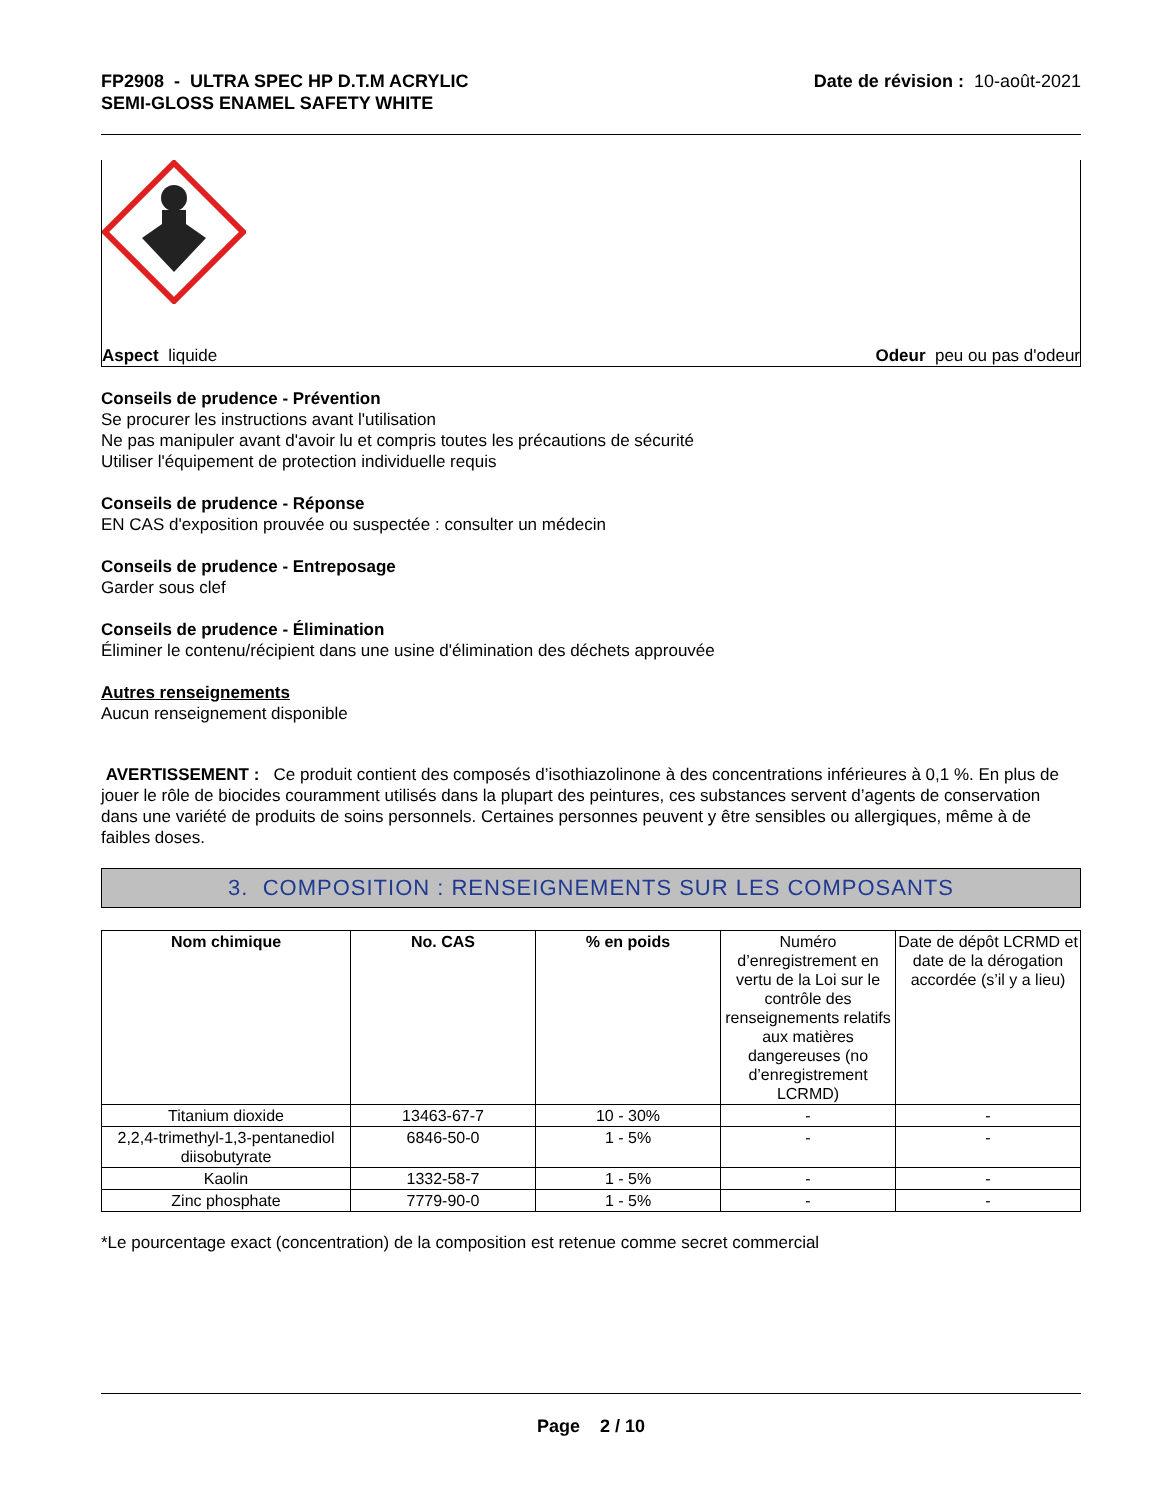FP2908 - ULTRA SPEC HP D.T.M ACRYLIC
SEMI-GLOSS ENAMEL SAFETY WHITE
Date de révision : 10-août-2021
Aspect liquide Odeur peu ou pas d'odeur
Conseils de prudence - Prévention
Se procurer les instructions avant l'utilisation
Ne pas manipuler avant d'avoir lu et compris toutes les précautions de sécurité
Utiliser l'équipement de protection individuelle requis
Conseils de prudence - Réponse
EN CAS d'exposition prouvée ou suspectée : consulter un médecin
Conseils de prudence - Entreposage
Garder sous clef
Conseils de prudence - Élimination
Éliminer le contenu/récipient dans une usine d'élimination des déchets approuvée
Autres renseignements
Aucun renseignement disponible
AVERTISSEMENT : Ce produit contient des composés d’isothiazolinone à des concentrations inférieures à 0,1 %. En plus de jouer le rôle de biocides couramment utilisés dans la plupart des peintures, ces substances servent d’agents de conservation dans une variété de produits de soins personnels. Certaines personnes peuvent y être sensibles ou allergiques, même à de faibles doses.
3. COMPOSITION : RENSEIGNEMENTS SUR LES COMPOSANTS
| Nom chimique | No. CAS | % en poids | Numéro d’enregistrement en vertu de la Loi sur le contrôle des renseignements relatifs aux matières dangereuses (no d’enregistrement LCRMD) | Date de dépôt LCRMD et date de la dérogation accordée (s’il y a lieu) |
| Titanium dioxide | 13463-67-7 | 10 - 30% | - | - |
| 2,2,4-trimethyl-1,3-pentanediol diisobutyrate | 6846-50-0 | 1 - 5% | - | - |
| Kaolin | 1332-58-7 | 1 - 5% | - | - |
| Zinc phosphate | 7779-90-0 | 1 - 5% | - | - |
*Le pourcentage exact (concentration) de la composition est retenue comme secret commercial
Page 2 / 10